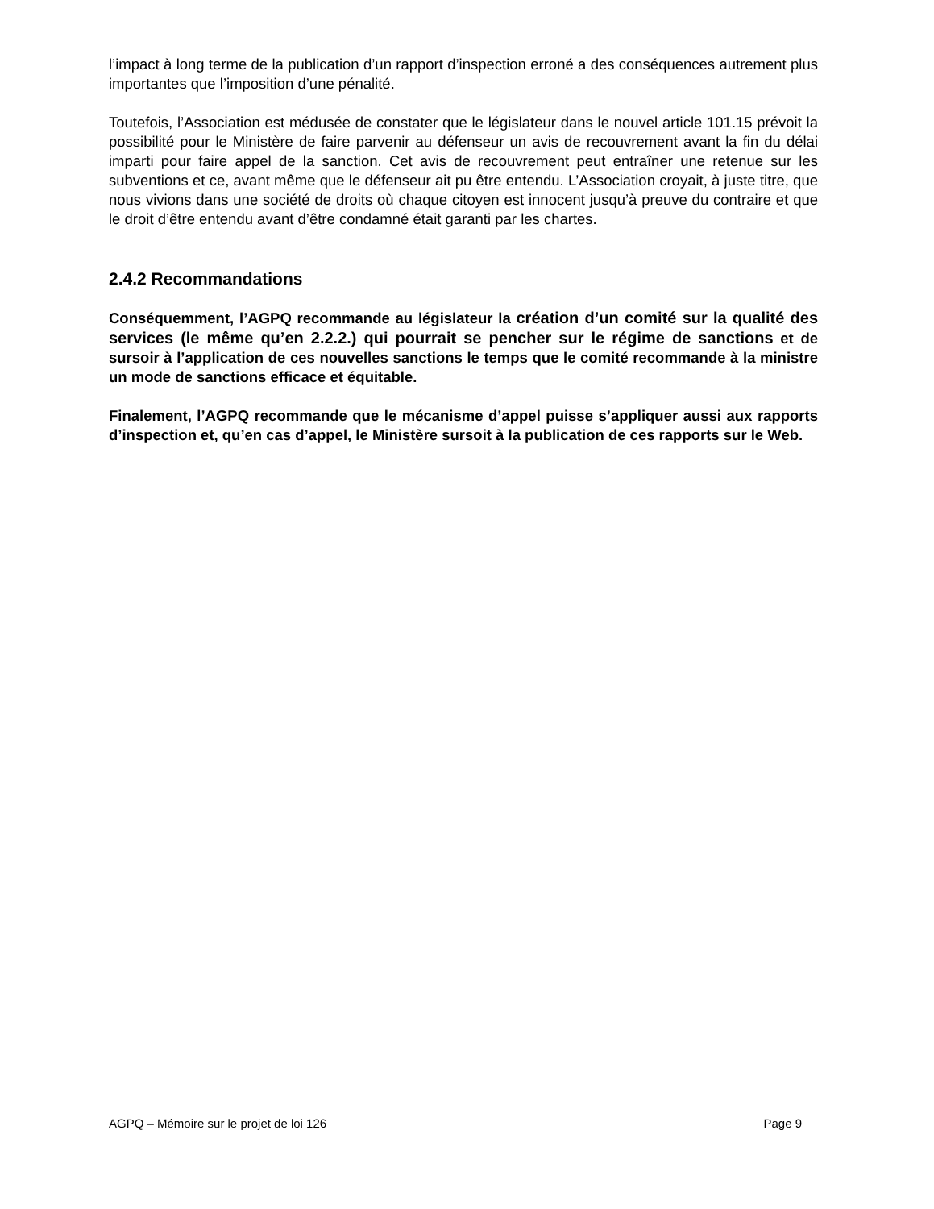l’impact à long terme de la publication d’un rapport d’inspection erroné a des conséquences autrement plus importantes que l’imposition d’une pénalité.
Toutefois, l’Association est médusée de constater que le législateur dans le nouvel article 101.15 prévoit la possibilité pour le Ministère de faire parvenir au défenseur un avis de recouvrement avant la fin du délai imparti pour faire appel de la sanction. Cet avis de recouvrement peut entraîner une retenue sur les subventions et ce, avant même que le défenseur ait pu être entendu. L’Association croyait, à juste titre, que nous vivions dans une société de droits où chaque citoyen est innocent jusqu’à preuve du contraire et que le droit d’être entendu avant d’être condamné était garanti par les chartes.
2.4.2 Recommandations
Conséquemment, l’AGPQ recommande au législateur la création d’un comité sur la qualité des services (le même qu’en 2.2.2.) qui pourrait se pencher sur le régime de sanctions et de sursoir à l’application de ces nouvelles sanctions le temps que le comité recommande à la ministre un mode de sanctions efficace et équitable.
Finalement, l’AGPQ recommande que le mécanisme d’appel puisse s’appliquer aussi aux rapports d’inspection et, qu’en cas d’appel, le Ministère sursoit à la publication de ces rapports sur le Web.
AGPQ – Mémoire sur le projet de loi 126 Page 9